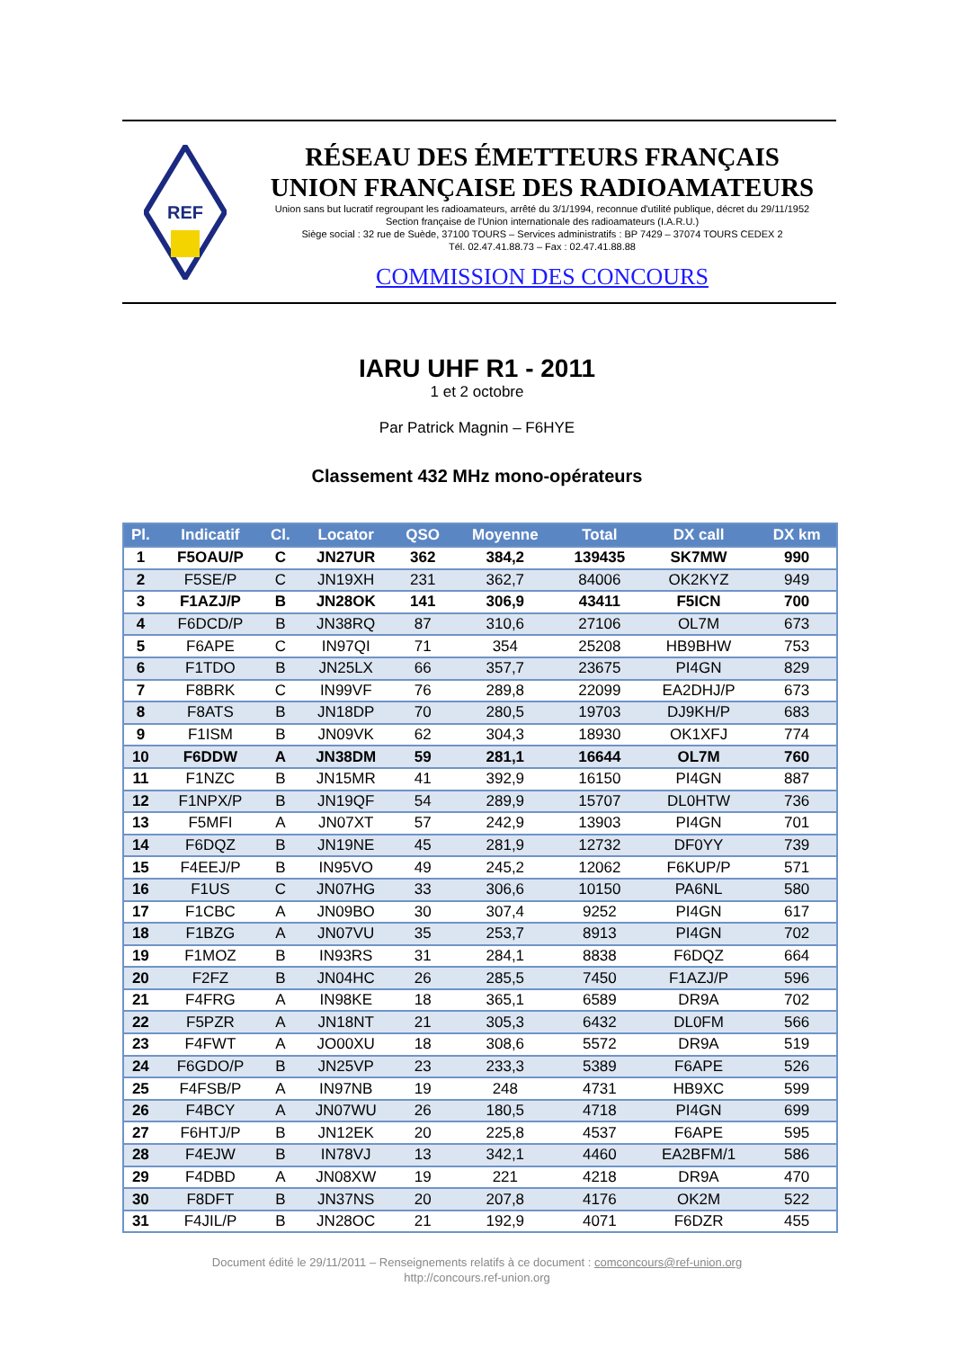REF
RÉSEAU DES ÉMETTEURS FRANÇAIS
UNION FRANÇAISE DES RADIOAMATEURS
Union sans but lucratif regroupant les radioamateurs, arrêté du 3/1/1994, reconnue d'utilité publique, décret du 29/11/1952
Section française de l'Union internationale des radioamateurs (I.A.R.U.)
Siège social : 32 rue de Suède, 37100 TOURS – Services administratifs : BP 7429 – 37074 TOURS CEDEX 2
Tél. 02.47.41.88.73 – Fax : 02.47.41.88.88
COMMISSION DES CONCOURS
IARU UHF R1 - 2011
1 et 2 octobre
Par Patrick Magnin – F6HYE
Classement 432 MHz mono-opérateurs
| Pl. | Indicatif | Cl. | Locator | QSO | Moyenne | Total | DX call | DX km |
| --- | --- | --- | --- | --- | --- | --- | --- | --- |
| 1 | F5OAU/P | C | JN27UR | 362 | 384,2 | 139435 | SK7MW | 990 |
| 2 | F5SE/P | C | JN19XH | 231 | 362,7 | 84006 | OK2KYZ | 949 |
| 3 | F1AZJ/P | B | JN28OK | 141 | 306,9 | 43411 | F5ICN | 700 |
| 4 | F6DCD/P | B | JN38RQ | 87 | 310,6 | 27106 | OL7M | 673 |
| 5 | F6APE | C | IN97QI | 71 | 354 | 25208 | HB9BHW | 753 |
| 6 | F1TDO | B | JN25LX | 66 | 357,7 | 23675 | PI4GN | 829 |
| 7 | F8BRK | C | IN99VF | 76 | 289,8 | 22099 | EA2DHJ/P | 673 |
| 8 | F8ATS | B | JN18DP | 70 | 280,5 | 19703 | DJ9KH/P | 683 |
| 9 | F1ISM | B | JN09VK | 62 | 304,3 | 18930 | OK1XFJ | 774 |
| 10 | F6DDW | A | JN38DM | 59 | 281,1 | 16644 | OL7M | 760 |
| 11 | F1NZC | B | JN15MR | 41 | 392,9 | 16150 | PI4GN | 887 |
| 12 | F1NPX/P | B | JN19QF | 54 | 289,9 | 15707 | DL0HTW | 736 |
| 13 | F5MFI | A | JN07XT | 57 | 242,9 | 13903 | PI4GN | 701 |
| 14 | F6DQZ | B | JN19NE | 45 | 281,9 | 12732 | DF0YY | 739 |
| 15 | F4EEJ/P | B | IN95VO | 49 | 245,2 | 12062 | F6KUP/P | 571 |
| 16 | F1US | C | JN07HG | 33 | 306,6 | 10150 | PA6NL | 580 |
| 17 | F1CBC | A | JN09BO | 30 | 307,4 | 9252 | PI4GN | 617 |
| 18 | F1BZG | A | JN07VU | 35 | 253,7 | 8913 | PI4GN | 702 |
| 19 | F1MOZ | B | IN93RS | 31 | 284,1 | 8838 | F6DQZ | 664 |
| 20 | F2FZ | B | JN04HC | 26 | 285,5 | 7450 | F1AZJ/P | 596 |
| 21 | F4FRG | A | IN98KE | 18 | 365,1 | 6589 | DR9A | 702 |
| 22 | F5PZR | A | JN18NT | 21 | 305,3 | 6432 | DL0FM | 566 |
| 23 | F4FWT | A | JO00XU | 18 | 308,6 | 5572 | DR9A | 519 |
| 24 | F6GDO/P | B | JN25VP | 23 | 233,3 | 5389 | F6APE | 526 |
| 25 | F4FSB/P | A | IN97NB | 19 | 248 | 4731 | HB9XC | 599 |
| 26 | F4BCY | A | JN07WU | 26 | 180,5 | 4718 | PI4GN | 699 |
| 27 | F6HTJ/P | B | JN12EK | 20 | 225,8 | 4537 | F6APE | 595 |
| 28 | F4EJW | B | IN78VJ | 13 | 342,1 | 4460 | EA2BFM/1 | 586 |
| 29 | F4DBD | A | JN08XW | 19 | 221 | 4218 | DR9A | 470 |
| 30 | F8DFT | B | JN37NS | 20 | 207,8 | 4176 | OK2M | 522 |
| 31 | F4JIL/P | B | JN28OC | 21 | 192,9 | 4071 | F6DZR | 455 |
Document édité le 29/11/2011 – Renseignements relatifs à ce document : comconcours@ref-union.org
http://concours.ref-union.org